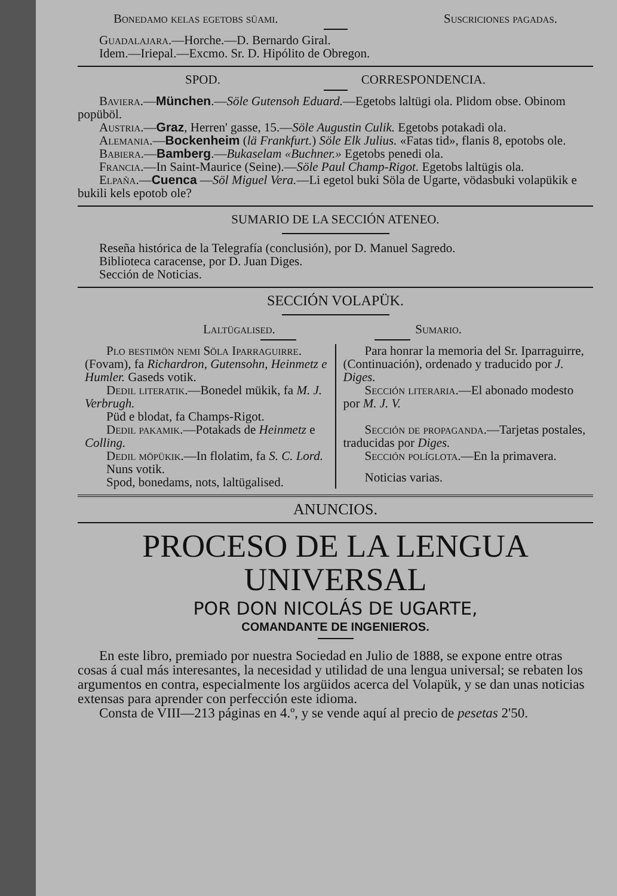Bonedamo kelas egetobs süami. Suscriciones pagadas.
Guadalajara.—Horche.—D. Bernardo Giral.
Idem.—Iriepal.—Excmo. Sr. D. Hipólito de Obregon.
SPOD. CORRESPONDENCIA.
Baviera.—München.—Söle Gutensoh Eduard.—Egetobs laltügi ola. Plidom obse. Obinom popüböl.
Austria.—Graz, Herren' gasse, 15.—Söle Augustin Culik. Egetobs potakadi ola.
Alemania.—Bockenheim (lä Frankfurt.) Söle Elk Julius. «Fatas tid», flanis 8, epotobs ole.
Babiera.—Bamberg.—Bukaselam «Buchner.» Egetobs penedi ola.
Francia.—In Saint-Maurice (Seine).—Söle Paul Champ-Rigot. Egetobs laltügis ola.
Elpaña.—Cuenca —Söl Miguel Vera.—Li egetol buki Söla de Ugarte, vödasbuki volapükik e bukili kels epotob ole?
SUMARIO DE LA SECCIÓN ATENEO.
Reseña histórica de la Telegrafía (conclusión), por D. Manuel Sagredo.
Biblioteca caracense, por D. Juan Diges.
Sección de Noticias.
SECCIÓN VOLAPÜK.
Laltügalised. Sumario.
Plo bestimön nemi Söla Iparraguirre. (Fovam), fa Richardron, Gutensohn, Heinmetz e Humler. Gaseds votik.
Dedil literatik.—Bonedel mükik, fa M. J. Verbrugh.
Püd e blodat, fa Champs-Rigot.
Dedil pakamik.—Potakads de Heinmetz e Colling.
Dedil möpükik.—In flolatim, fa S. C. Lord.
Nuns votik.
Spod, bonedams, nots, laltügalised.
Para honrar la memoria del Sr. Iparraguirre, (Continuación), ordenado y traducido por J. Diges.
Sección literaria.—El abonado modesto por M. J. V.
Sección de propaganda.—Tarjetas postales, traducidas por Diges.
Sección políglota.—En la primavera.
Noticias varias.
ANUNCIOS.
PROCESO DE LA LENGUA UNIVERSAL
POR DON NICOLÁS DE UGARTE,
COMANDANTE DE INGENIEROS.
En este libro, premiado por nuestra Sociedad en Julio de 1888, se expone entre otras cosas á cual más interesantes, la necesidad y utilidad de una lengua universal; se rebaten los argumentos en contra, especialmente los argüidos acerca del Volapük, y se dan unas noticias extensas para aprender con perfección este idioma.
Consta de VIII—213 páginas en 4.º, y se vende aquí al precio de pesetas 2'50.